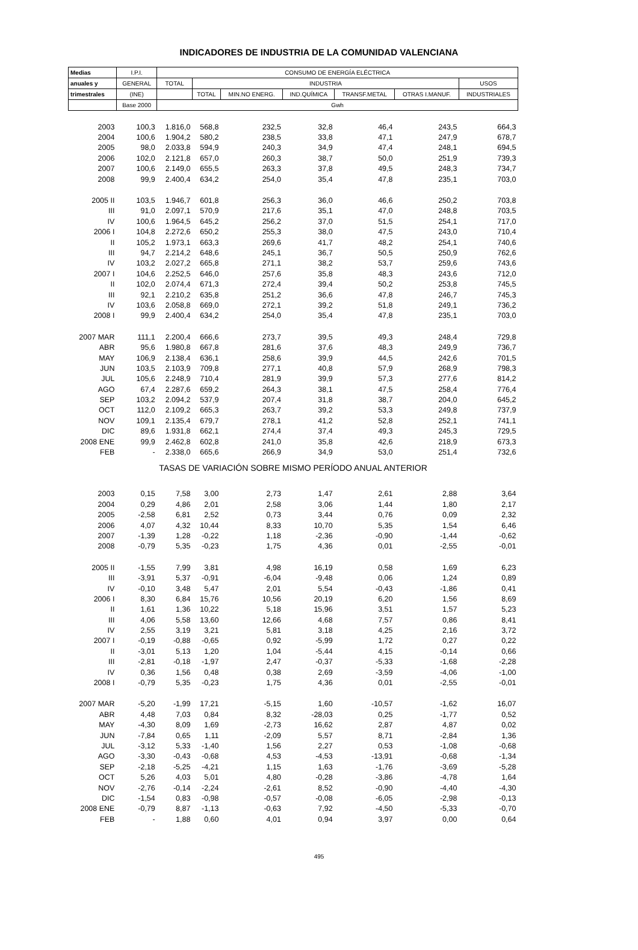INDICADORES DE INDUSTRIA DE LA COMUNIDAD VALENCIANA
| Medias | I.P.I. | CONSUMO DE ENERGÍA ELÉCTRICA | | | | | | |
| --- | --- | --- | --- | --- | --- | --- | --- | --- |
| anuales y | GENERAL | TOTAL | INDUSTRIA | | | | | USOS |
| trimestrales | (INE) | | TOTAL | MIN.NO ENERG. | IND.QUÍMICA | TRANSF.METAL | OTRAS I.MANUF. | INDUSTRIALES |
| | Base 2000 | Gwh | | | | | | |
| 2003 | 100,3 | 1.816,0 | 568,8 | 232,5 | 32,8 | 46,4 | 243,5 | 664,3 |
| 2004 | 100,6 | 1.904,2 | 580,2 | 238,5 | 33,8 | 47,1 | 247,9 | 678,7 |
| 2005 | 98,0 | 2.033,8 | 594,9 | 240,3 | 34,9 | 47,4 | 248,1 | 694,5 |
| 2006 | 102,0 | 2.121,8 | 657,0 | 260,3 | 38,7 | 50,0 | 251,9 | 739,3 |
| 2007 | 100,6 | 2.149,0 | 655,5 | 263,3 | 37,8 | 49,5 | 248,3 | 734,7 |
| 2008 | 99,9 | 2.400,4 | 634,2 | 254,0 | 35,4 | 47,8 | 235,1 | 703,0 |
| 2005 II | 103,5 | 1.946,7 | 601,8 | 256,3 | 36,0 | 46,6 | 250,2 | 703,8 |
| III | 91,0 | 2.097,1 | 570,9 | 217,6 | 35,1 | 47,0 | 248,8 | 703,5 |
| IV | 100,6 | 1.964,5 | 645,2 | 256,2 | 37,0 | 51,5 | 254,1 | 717,0 |
| 2006 I | 104,8 | 2.272,6 | 650,2 | 255,3 | 38,0 | 47,5 | 243,0 | 710,4 |
| II | 105,2 | 1.973,1 | 663,3 | 269,6 | 41,7 | 48,2 | 254,1 | 740,6 |
| III | 94,7 | 2.214,2 | 648,6 | 245,1 | 36,7 | 50,5 | 250,9 | 762,6 |
| IV | 103,2 | 2.027,2 | 665,8 | 271,1 | 38,2 | 53,7 | 259,6 | 743,6 |
| 2007 I | 104,6 | 2.252,5 | 646,0 | 257,6 | 35,8 | 48,3 | 243,6 | 712,0 |
| II | 102,0 | 2.074,4 | 671,3 | 272,4 | 39,4 | 50,2 | 253,8 | 745,5 |
| III | 92,1 | 2.210,2 | 635,8 | 251,2 | 36,6 | 47,8 | 246,7 | 745,3 |
| IV | 103,6 | 2.058,8 | 669,0 | 272,1 | 39,2 | 51,8 | 249,1 | 736,2 |
| 2008 I | 99,9 | 2.400,4 | 634,2 | 254,0 | 35,4 | 47,8 | 235,1 | 703,0 |
| 2007 MAR | 111,1 | 2.200,4 | 666,6 | 273,7 | 39,5 | 49,3 | 248,4 | 729,8 |
| ABR | 95,6 | 1.980,8 | 667,8 | 281,6 | 37,6 | 48,3 | 249,9 | 736,7 |
| MAY | 106,9 | 2.138,4 | 636,1 | 258,6 | 39,9 | 44,5 | 242,6 | 701,5 |
| JUN | 103,5 | 2.103,9 | 709,8 | 277,1 | 40,8 | 57,9 | 268,9 | 798,3 |
| JUL | 105,6 | 2.248,9 | 710,4 | 281,9 | 39,9 | 57,3 | 277,6 | 814,2 |
| AGO | 67,4 | 2.287,6 | 659,2 | 264,3 | 38,1 | 47,5 | 258,4 | 776,4 |
| SEP | 103,2 | 2.094,2 | 537,9 | 207,4 | 31,8 | 38,7 | 204,0 | 645,2 |
| OCT | 112,0 | 2.109,2 | 665,3 | 263,7 | 39,2 | 53,3 | 249,8 | 737,9 |
| NOV | 109,1 | 2.135,4 | 679,7 | 278,1 | 41,2 | 52,8 | 252,1 | 741,1 |
| DIC | 89,6 | 1.931,8 | 662,1 | 274,4 | 37,4 | 49,3 | 245,3 | 729,5 |
| 2008 ENE | 99,9 | 2.462,8 | 602,8 | 241,0 | 35,8 | 42,6 | 218,9 | 673,3 |
| FEB | - | 2.338,0 | 665,6 | 266,9 | 34,9 | 53,0 | 251,4 | 732,6 |
| TASAS DE VARIACIÓN SOBRE MISMO PERÍODO ANUAL ANTERIOR | | | | | | | | |
| 2003 | 0,15 | 7,58 | 3,00 | 2,73 | 1,47 | 2,61 | 2,88 | 3,64 |
| 2004 | 0,29 | 4,86 | 2,01 | 2,58 | 3,06 | 1,44 | 1,80 | 2,17 |
| 2005 | -2,58 | 6,81 | 2,52 | 0,73 | 3,44 | 0,76 | 0,09 | 2,32 |
| 2006 | 4,07 | 4,32 | 10,44 | 8,33 | 10,70 | 5,35 | 1,54 | 6,46 |
| 2007 | -1,39 | 1,28 | -0,22 | 1,18 | -2,36 | -0,90 | -1,44 | -0,62 |
| 2008 | -0,79 | 5,35 | -0,23 | 1,75 | 4,36 | 0,01 | -2,55 | -0,01 |
| 2005 II | -1,55 | 7,99 | 3,81 | 4,98 | 16,19 | 0,58 | 1,69 | 6,23 |
| III | -3,91 | 5,37 | -0,91 | -6,04 | -9,48 | 0,06 | 1,24 | 0,89 |
| IV | -0,10 | 3,48 | 5,47 | 2,01 | 5,54 | -0,43 | -1,86 | 0,41 |
| 2006 I | 8,30 | 6,84 | 15,76 | 10,56 | 20,19 | 6,20 | 1,56 | 8,69 |
| II | 1,61 | 1,36 | 10,22 | 5,18 | 15,96 | 3,51 | 1,57 | 5,23 |
| III | 4,06 | 5,58 | 13,60 | 12,66 | 4,68 | 7,57 | 0,86 | 8,41 |
| IV | 2,55 | 3,19 | 3,21 | 5,81 | 3,18 | 4,25 | 2,16 | 3,72 |
| 2007 I | -0,19 | -0,88 | -0,65 | 0,92 | -5,99 | 1,72 | 0,27 | 0,22 |
| II | -3,01 | 5,13 | 1,20 | 1,04 | -5,44 | 4,15 | -0,14 | 0,66 |
| III | -2,81 | -0,18 | -1,97 | 2,47 | -0,37 | -5,33 | -1,68 | -2,28 |
| IV | 0,36 | 1,56 | 0,48 | 0,38 | 2,69 | -3,59 | -4,06 | -1,00 |
| 2008 I | -0,79 | 5,35 | -0,23 | 1,75 | 4,36 | 0,01 | -2,55 | -0,01 |
| 2007 MAR | -5,20 | -1,99 | 17,21 | -5,15 | 1,60 | -10,57 | -1,62 | 16,07 |
| ABR | 4,48 | 7,03 | 0,84 | 8,32 | -28,03 | 0,25 | -1,77 | 0,52 |
| MAY | -4,30 | 8,09 | 1,69 | -2,73 | 16,62 | 2,87 | 4,87 | 0,02 |
| JUN | -7,84 | 0,65 | 1,11 | -2,09 | 5,57 | 8,71 | -2,84 | 1,36 |
| JUL | -3,12 | 5,33 | -1,40 | 1,56 | 2,27 | 0,53 | -1,08 | -0,68 |
| AGO | -3,30 | -0,43 | -0,68 | 4,53 | -4,53 | -13,91 | -0,68 | -1,34 |
| SEP | -2,18 | -5,25 | -4,21 | 1,15 | 1,63 | -1,76 | -3,69 | -5,28 |
| OCT | 5,26 | 4,03 | 5,01 | 4,80 | -0,28 | -3,86 | -4,78 | 1,64 |
| NOV | -2,76 | -0,14 | -2,24 | -2,61 | 8,52 | -0,90 | -4,40 | -4,30 |
| DIC | -1,54 | 0,83 | -0,98 | -0,57 | -0,08 | -6,05 | -2,98 | -0,13 |
| 2008 ENE | -0,79 | 8,87 | -1,13 | -0,63 | 7,92 | -4,50 | -5,33 | -0,70 |
| FEB | - | 1,88 | 0,60 | 4,01 | 0,94 | 3,97 | 0,00 | 0,64 |
495